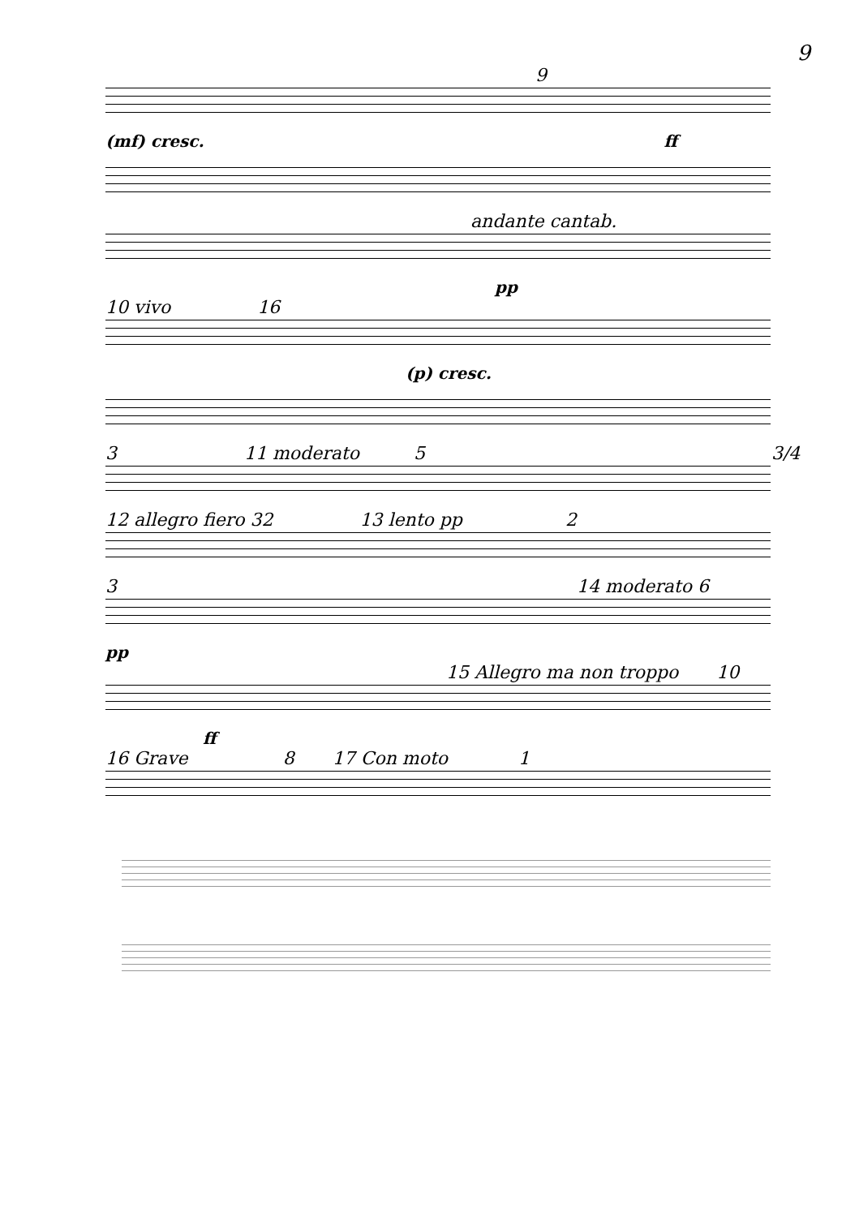9
9
(mf) cresc. ff
andante cantab.
pp
10 vivo 16
(p) cresc.
3 11 moderato 5 3/4
12 allegro fiero 32 13 lento pp 2
3 14 moderato 6
pp
15 Allegro ma non troppo 10
ff
16 Grave 8 17 Con moto 1